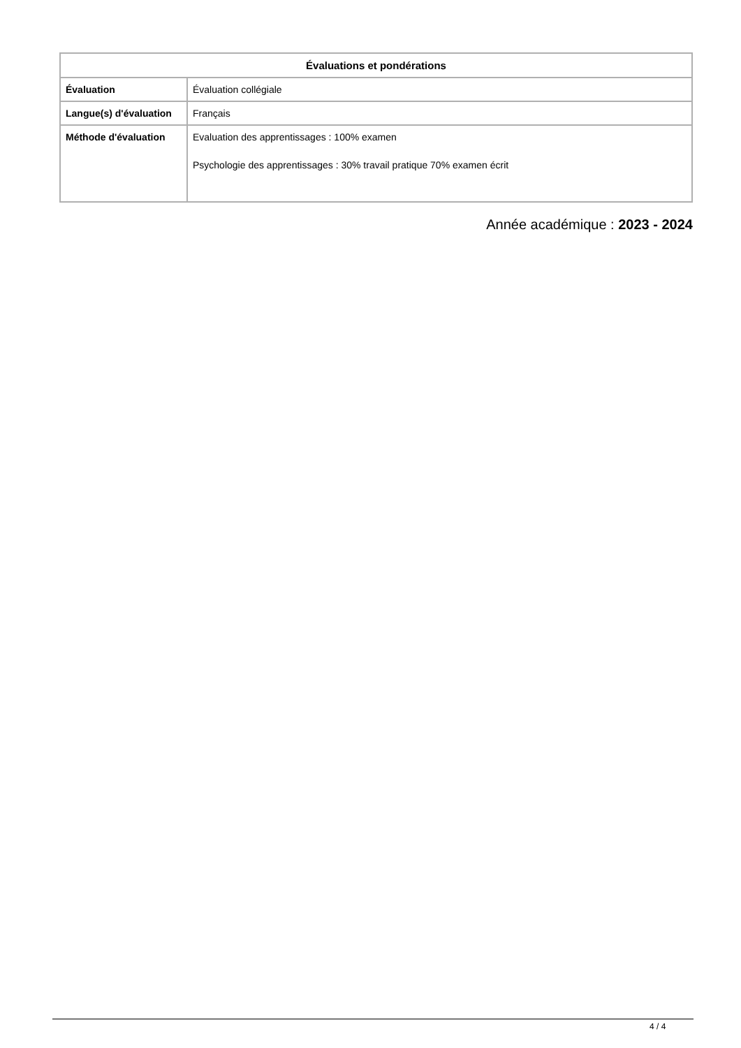| Évaluations et pondérations | |
| --- | --- |
| Évaluation | Évaluation collégiale |
| Langue(s) d'évaluation | Français |
| Méthode d'évaluation | Evaluation des apprentissages : 100% examen Psychologie des apprentissages : 30% travail pratique 70% examen écrit |
Année académique : 2023 - 2024
4 / 4